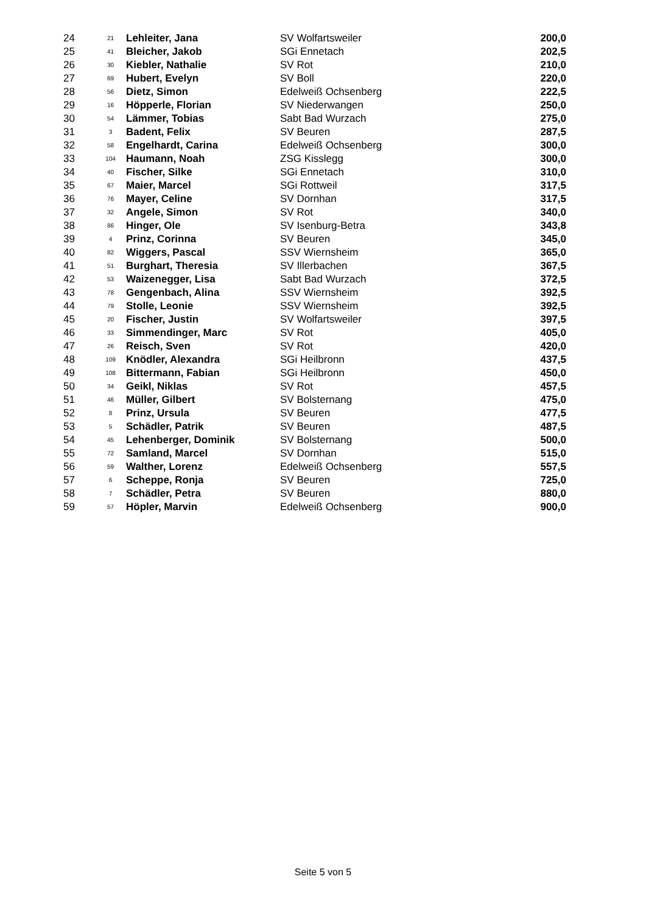| 24 | 21 | Lehleiter, Jana | SV Wolfartsweiler | 200,0 |
| 25 | 41 | Bleicher, Jakob | SGi Ennetach | 202,5 |
| 26 | 30 | Kiebler, Nathalie | SV Rot | 210,0 |
| 27 | 69 | Hubert, Evelyn | SV Boll | 220,0 |
| 28 | 56 | Dietz, Simon | Edelweiß Ochsenberg | 222,5 |
| 29 | 16 | Höpperle, Florian | SV Niederwangen | 250,0 |
| 30 | 54 | Lämmer, Tobias | Sabt Bad Wurzach | 275,0 |
| 31 | 3 | Badent, Felix | SV Beuren | 287,5 |
| 32 | 58 | Engelhardt, Carina | Edelweiß Ochsenberg | 300,0 |
| 33 | 104 | Haumann, Noah | ZSG Kisslegg | 300,0 |
| 34 | 40 | Fischer, Silke | SGi Ennetach | 310,0 |
| 35 | 67 | Maier, Marcel | SGi Rottweil | 317,5 |
| 36 | 76 | Mayer, Celine | SV Dornhan | 317,5 |
| 37 | 32 | Angele, Simon | SV Rot | 340,0 |
| 38 | 86 | Hinger, Ole | SV Isenburg-Betra | 343,8 |
| 39 | 4 | Prinz, Corinna | SV Beuren | 345,0 |
| 40 | 82 | Wiggers, Pascal | SSV Wiernsheim | 365,0 |
| 41 | 51 | Burghart, Theresia | SV Illerbachen | 367,5 |
| 42 | 53 | Waizenegger, Lisa | Sabt Bad Wurzach | 372,5 |
| 43 | 78 | Gengenbach, Alina | SSV Wiernsheim | 392,5 |
| 44 | 79 | Stolle, Leonie | SSV Wiernsheim | 392,5 |
| 45 | 20 | Fischer, Justin | SV Wolfartsweiler | 397,5 |
| 46 | 33 | Simmendinger, Marc | SV Rot | 405,0 |
| 47 | 26 | Reisch, Sven | SV Rot | 420,0 |
| 48 | 109 | Knödler, Alexandra | SGi Heilbronn | 437,5 |
| 49 | 108 | Bittermann, Fabian | SGi Heilbronn | 450,0 |
| 50 | 34 | Geikl, Niklas | SV Rot | 457,5 |
| 51 | 46 | Müller, Gilbert | SV Bolsternang | 475,0 |
| 52 | 8 | Prinz, Ursula | SV Beuren | 477,5 |
| 53 | 5 | Schädler, Patrik | SV Beuren | 487,5 |
| 54 | 45 | Lehenberger, Dominik | SV Bolsternang | 500,0 |
| 55 | 72 | Samland, Marcel | SV Dornhan | 515,0 |
| 56 | 59 | Walther, Lorenz | Edelweiß Ochsenberg | 557,5 |
| 57 | 6 | Scheppe, Ronja | SV Beuren | 725,0 |
| 58 | 7 | Schädler, Petra | SV Beuren | 880,0 |
| 59 | 57 | Höpler, Marvin | Edelweiß Ochsenberg | 900,0 |
Seite 5 von 5